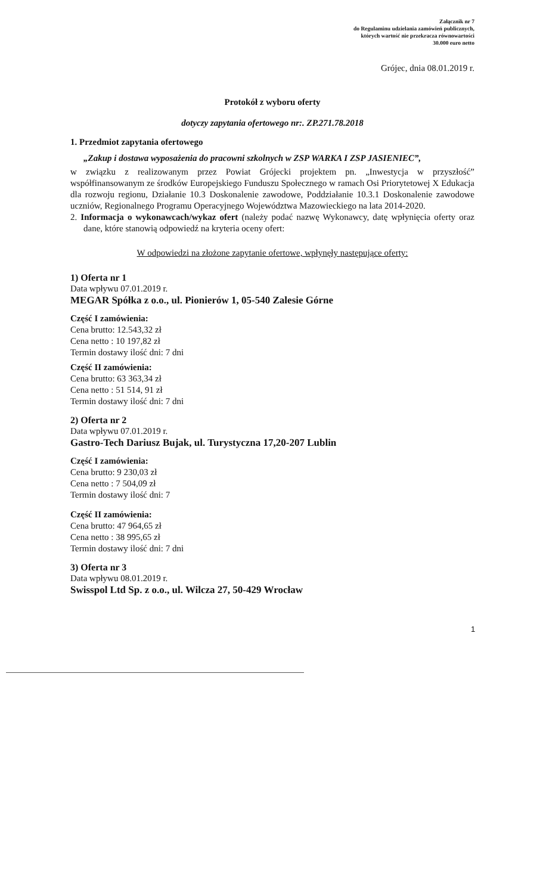Załącznik nr 7
do Regulaminu udzielania zamówień publicznych,
których wartość nie przekracza równowartości
30.000 euro netto
Grójec, dnia 08.01.2019 r.
Protokół z wyboru oferty
dotyczy zapytania ofertowego nr:. ZP.271.78.2018
1. Przedmiot zapytania ofertowego
„Zakup i dostawa wyposażenia do pracowni szkolnych w ZSP WARKA I ZSP JASIENIEC”,
w związku z realizowanym przez Powiat Grójecki projektem pn. „Inwestycja w przyszłość” współfinansowanym ze środków Europejskiego Funduszu Społecznego w ramach Osi Priorytetowej X Edukacja dla rozwoju regionu, Działanie 10.3 Doskonalenie zawodowe, Poddziałanie 10.3.1 Doskonalenie zawodowe uczniów, Regionalnego Programu Operacyjnego Województwa Mazowieckiego na lata 2014-2020.
2. Informacja o wykonawcach/wykaz ofert (należy podać nazwę Wykonawcy, datę wpłynięcia oferty oraz dane, które stanowią odpowiedź na kryteria oceny ofert:
W odpowiedzi na złożone zapytanie ofertowe, wpłynęły następujące oferty:
1) Oferta nr 1
Data wpływu 07.01.2019 r.
MEGAR Spółka z o.o., ul. Pionierów 1, 05-540 Zalesie Górne
Część I zamówienia:
Cena brutto: 12.543,32 zł
Cena netto : 10 197,82 zł
Termin dostawy ilość dni: 7 dni
Część II zamówienia:
Cena brutto: 63 363,34 zł
Cena netto : 51 514, 91 zł
Termin dostawy ilość dni: 7 dni
2) Oferta nr 2
Data wpływu 07.01.2019 r.
Gastro-Tech Dariusz Bujak, ul. Turystyczna 17,20-207 Lublin
Część I zamówienia:
Cena brutto: 9 230,03 zł
Cena netto : 7 504,09 zł
Termin dostawy ilość dni: 7
Część II zamówienia:
Cena brutto: 47 964,65 zł
Cena netto : 38 995,65 zł
Termin dostawy ilość dni: 7 dni
3) Oferta nr 3
Data wpływu 08.01.2019 r.
Swisspol Ltd Sp. z o.o., ul. Wilcza 27, 50-429 Wrocław
1